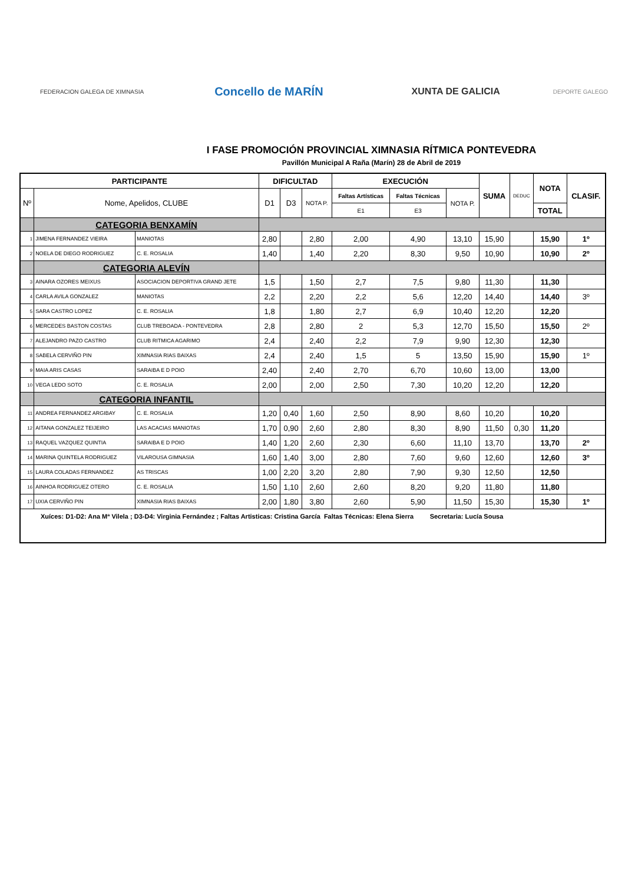FEDERACION GALEGA DE XIMNASIA
Concello de MARÍN
XUNTA DE GALICIA
DEPORTE GALEGO
I FASE PROMOCIÓN PROVINCIAL XIMNASIA RÍTMICA PONTEVEDRA
Pavillón Municipal A Raña (Marín) 28 de Abril de 2019
| PARTICIPANTE | | | DIFICULTAD | | | EXECUCIÓN | | | SUMA | DEDUC | NOTA | CLASIF. |
| --- | --- | --- | --- | --- | --- | --- | --- | --- | --- | --- | --- | --- |
| Nº | Nome, Apelidos, CLUBE | | D1 | D3 | NOTA P. | Faltas Artísticas | Faltas Técnicas | NOTA P. | | | | |
| | | | | | | E1 | E3 | | | | TOTAL | |
| | CATEGORIA BENXAMÍN | | | | | | | | | | | |
| 1 | JIMENA FERNANDEZ VIEIRA | MANIOTAS | 2,80 | | 2,80 | 2,00 | 4,90 | 13,10 | 15,90 | | 15,90 | 1º |
| 2 | NOELA DE DIEGO RODRIGUEZ | C. E. ROSALIA | 1,40 | | 1,40 | 2,20 | 8,30 | 9,50 | 10,90 | | 10,90 | 2º |
| | CATEGORIA ALEVÍN | | | | | | | | | | | |
| 3 | AINARA OZORES MEIXUS | ASOCIACION DEPORTIVA GRAND JETE | 1,5 | | 1,50 | 2,7 | 7,5 | 9,80 | 11,30 | | 11,30 | |
| 4 | CARLA AVILA GONZALEZ | MANIOTAS | 2,2 | | 2,20 | 2,2 | 5,6 | 12,20 | 14,40 | | 14,40 | 3º |
| 5 | SARA CASTRO LOPEZ | C. E. ROSALIA | 1,8 | | 1,80 | 2,7 | 6,9 | 10,40 | 12,20 | | 12,20 | |
| 6 | MERCEDES BASTON COSTAS | CLUB TREBOADA - PONTEVEDRA | 2,8 | | 2,80 | 2 | 5,3 | 12,70 | 15,50 | | 15,50 | 2º |
| 7 | ALEJANDRO PAZO CASTRO | CLUB RITMICA AGARIMO | 2,4 | | 2,40 | 2,2 | 7,9 | 9,90 | 12,30 | | 12,30 | |
| 8 | SABELA CERVIÑO PIN | XIMNASIA RIAS BAIXAS | 2,4 | | 2,40 | 1,5 | 5 | 13,50 | 15,90 | | 15,90 | 1º |
| 9 | MAIA ARIS CASAS | SARAIBA E D POIO | 2,40 | | 2,40 | 2,70 | 6,70 | 10,60 | 13,00 | | 13,00 | |
| 10 | VEGA LEDO SOTO | C. E. ROSALIA | 2,00 | | 2,00 | 2,50 | 7,30 | 10,20 | 12,20 | | 12,20 | |
| | CATEGORIA INFANTIL | | | | | | | | | | | |
| 11 | ANDREA FERNANDEZ ARGIBAY | C. E. ROSALIA | 1,20 | 0,40 | 1,60 | 2,50 | 8,90 | 8,60 | 10,20 | | 10,20 | |
| 12 | AITANA GONZALEZ TEIJEIRO | LAS ACACIAS MANIOTAS | 1,70 | 0,90 | 2,60 | 2,80 | 8,30 | 8,90 | 11,50 | 0,30 | 11,20 | |
| 13 | RAQUEL VAZQUEZ QUINTIA | SARAIBA E D POIO | 1,40 | 1,20 | 2,60 | 2,30 | 6,60 | 11,10 | 13,70 | | 13,70 | 2º |
| 14 | MARINA QUINTELA RODRIGUEZ | VILAROUSA GIMNASIA | 1,60 | 1,40 | 3,00 | 2,80 | 7,60 | 9,60 | 12,60 | | 12,60 | 3º |
| 15 | LAURA COLADAS FERNANDEZ | AS TRISCAS | 1,00 | 2,20 | 3,20 | 2,80 | 7,90 | 9,30 | 12,50 | | 12,50 | |
| 16 | AINHOA RODRIGUEZ OTERO | C. E. ROSALIA | 1,50 | 1,10 | 2,60 | 2,60 | 8,20 | 9,20 | 11,80 | | 11,80 | |
| 17 | UXIA CERVIÑO PIN | XIMNASIA RIAS BAIXAS | 2,00 | 1,80 | 3,80 | 2,60 | 5,90 | 11,50 | 15,30 | | 15,30 | 1º |
| Xuíces: D1-D2: Ana Mª Vilela ; D3-D4: Virginia Fernández ; Faltas Artisticas: Cristina García Faltas Técnicas: Elena Sierra Secretaria: Lucía Sousa | | | | | | | | | | | | |